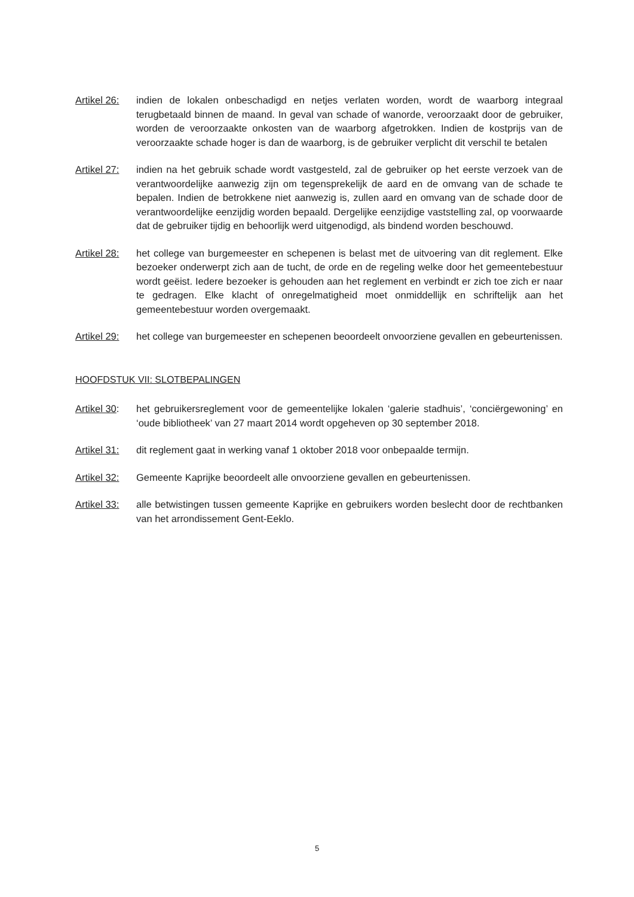Artikel 26:
indien de lokalen onbeschadigd en netjes verlaten worden, wordt de waarborg integraal terugbetaald binnen de maand. In geval van schade of wanorde, veroorzaakt door de gebruiker, worden de veroorzaakte onkosten van de waarborg afgetrokken. Indien de kostprijs van de veroorzaakte schade hoger is dan de waarborg, is de gebruiker verplicht dit verschil te betalen
Artikel 27:
indien na het gebruik schade wordt vastgesteld, zal de gebruiker op het eerste verzoek van de verantwoordelijke aanwezig zijn om tegensprekelijk de aard en de omvang van de schade te bepalen. Indien de betrokkene niet aanwezig is, zullen aard en omvang van de schade door de verantwoordelijke eenzijdig worden bepaald. Dergelijke eenzijdige vaststelling zal, op voorwaarde dat de gebruiker tijdig en behoorlijk werd uitgenodigd, als bindend worden beschouwd.
Artikel 28:
het college van burgemeester en schepenen is belast met de uitvoering van dit reglement. Elke bezoeker onderwerpt zich aan de tucht, de orde en de regeling welke door het gemeentebestuur wordt geëist. Iedere bezoeker is gehouden aan het reglement en verbindt er zich toe zich er naar te gedragen. Elke klacht of onregelmatigheid moet onmiddellijk en schriftelijk aan het gemeentebestuur worden overgemaakt.
Artikel 29:
het college van burgemeester en schepenen beoordeelt onvoorziene gevallen en gebeurtenissen.
HOOFDSTUK VII: SLOTBEPALINGEN
Artikel 30:
het gebruikersreglement voor de gemeentelijke lokalen ‘galerie stadhuis’, ‘conciërgewoning’ en ‘oude bibliotheek’ van 27 maart 2014 wordt opgeheven op 30 september 2018.
Artikel 31:
dit reglement gaat in werking vanaf 1 oktober 2018 voor onbepaalde termijn.
Artikel 32:
Gemeente Kaprijke beoordeelt alle onvoorziene gevallen en gebeurtenissen.
Artikel 33:
alle betwistingen tussen gemeente Kaprijke en gebruikers worden beslecht door de rechtbanken van het arrondissement Gent-Eeklo.
5